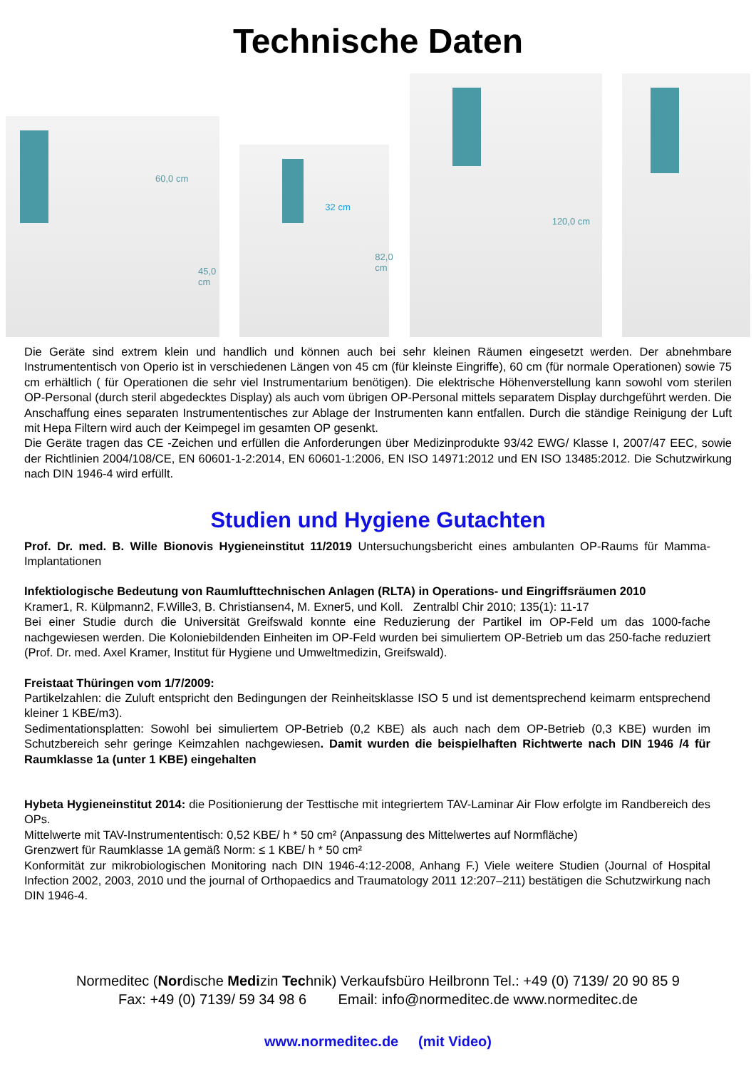Technische Daten
60,0 cm
45,0 cm
32 cm
82,0 cm
120,0 cm
Die Geräte sind extrem klein und handlich und können auch bei sehr kleinen Räumen eingesetzt werden. Der abnehmbare Instrumententisch von Operio ist in verschiedenen Längen von 45 cm (für kleinste Eingriffe), 60 cm (für normale Operationen) sowie 75 cm erhältlich ( für Operationen die sehr viel Instrumentarium benötigen). Die elektrische Höhenverstellung kann sowohl vom sterilen OP-Personal (durch steril abgedecktes Display) als auch vom übrigen OP-Personal mittels separatem Display durchgeführt werden. Die Anschaffung eines separaten Instrumententisches zur Ablage der Instrumenten kann entfallen. Durch die ständige Reinigung der Luft mit Hepa Filtern wird auch der Keimpegel im gesamten OP gesenkt.
Die Geräte tragen das CE -Zeichen und erfüllen die Anforderungen über Medizinprodukte 93/42 EWG/ Klasse I, 2007/47 EEC, sowie der Richtlinien 2004/108/CE, EN 60601-1-2:2014, EN 60601-1:2006, EN ISO 14971:2012 und EN ISO 13485:2012. Die Schutzwirkung nach DIN 1946-4 wird erfüllt.
Studien und Hygiene Gutachten
Prof. Dr. med. B. Wille Bionovis Hygieneinstitut 11/2019 Untersuchungsbericht eines ambulanten OP-Raums für Mamma- Implantationen
Infektiologische Bedeutung von Raumlufttechnischen Anlagen (RLTA) in Operations- und Eingriffsräumen 2010
Kramer1, R. Külpmann2, F.Wille3, B. Christiansen4, M. Exner5, und Koll. Zentralbl Chir 2010; 135(1): 11-17
Bei einer Studie durch die Universität Greifswald konnte eine Reduzierung der Partikel im OP-Feld um das 1000-fache nachgewiesen werden. Die Koloniebildenden Einheiten im OP-Feld wurden bei simuliertem OP-Betrieb um das 250-fache reduziert (Prof. Dr. med. Axel Kramer, Institut für Hygiene und Umweltmedizin, Greifswald).
Freistaat Thüringen vom 1/7/2009:
Partikelzahlen: die Zuluft entspricht den Bedingungen der Reinheitsklasse ISO 5 und ist dementsprechend keimarm entsprechend kleiner 1 KBE/m3).
Sedimentationsplatten: Sowohl bei simuliertem OP-Betrieb (0,2 KBE) als auch nach dem OP-Betrieb (0,3 KBE) wurden im Schutzbereich sehr geringe Keimzahlen nachgewiesen. Damit wurden die beispielhaften Richtwerte nach DIN 1946 /4 für Raumklasse 1a (unter 1 KBE) eingehalten
Hybeta Hygieneinstitut 2014: die Positionierung der Testtische mit integriertem TAV-Laminar Air Flow erfolgte im Randbereich des OPs.
Mittelwerte mit TAV-Instrumententisch: 0,52 KBE/ h * 50 cm² (Anpassung des Mittelwertes auf Normfläche)
Grenzwert für Raumklasse 1A gemäß Norm: ≤ 1 KBE/ h * 50 cm²
Konformität zur mikrobiologischen Monitoring nach DIN 1946-4:12-2008, Anhang F.) Viele weitere Studien (Journal of Hospital Infection 2002, 2003, 2010 und the journal of Orthopaedics and Traumatology 2011 12:207–211) bestätigen die Schutzwirkung nach DIN 1946-4.
Normeditec (Nordische Medizin Technik) Verkaufsbüro Heilbronn Tel.: +49 (0) 7139/ 20 90 85 9
Fax: +49 (0) 7139/ 59 34 98 6 Email: info@normeditec.de www.normeditec.de
www.normeditec.de (mit Video)